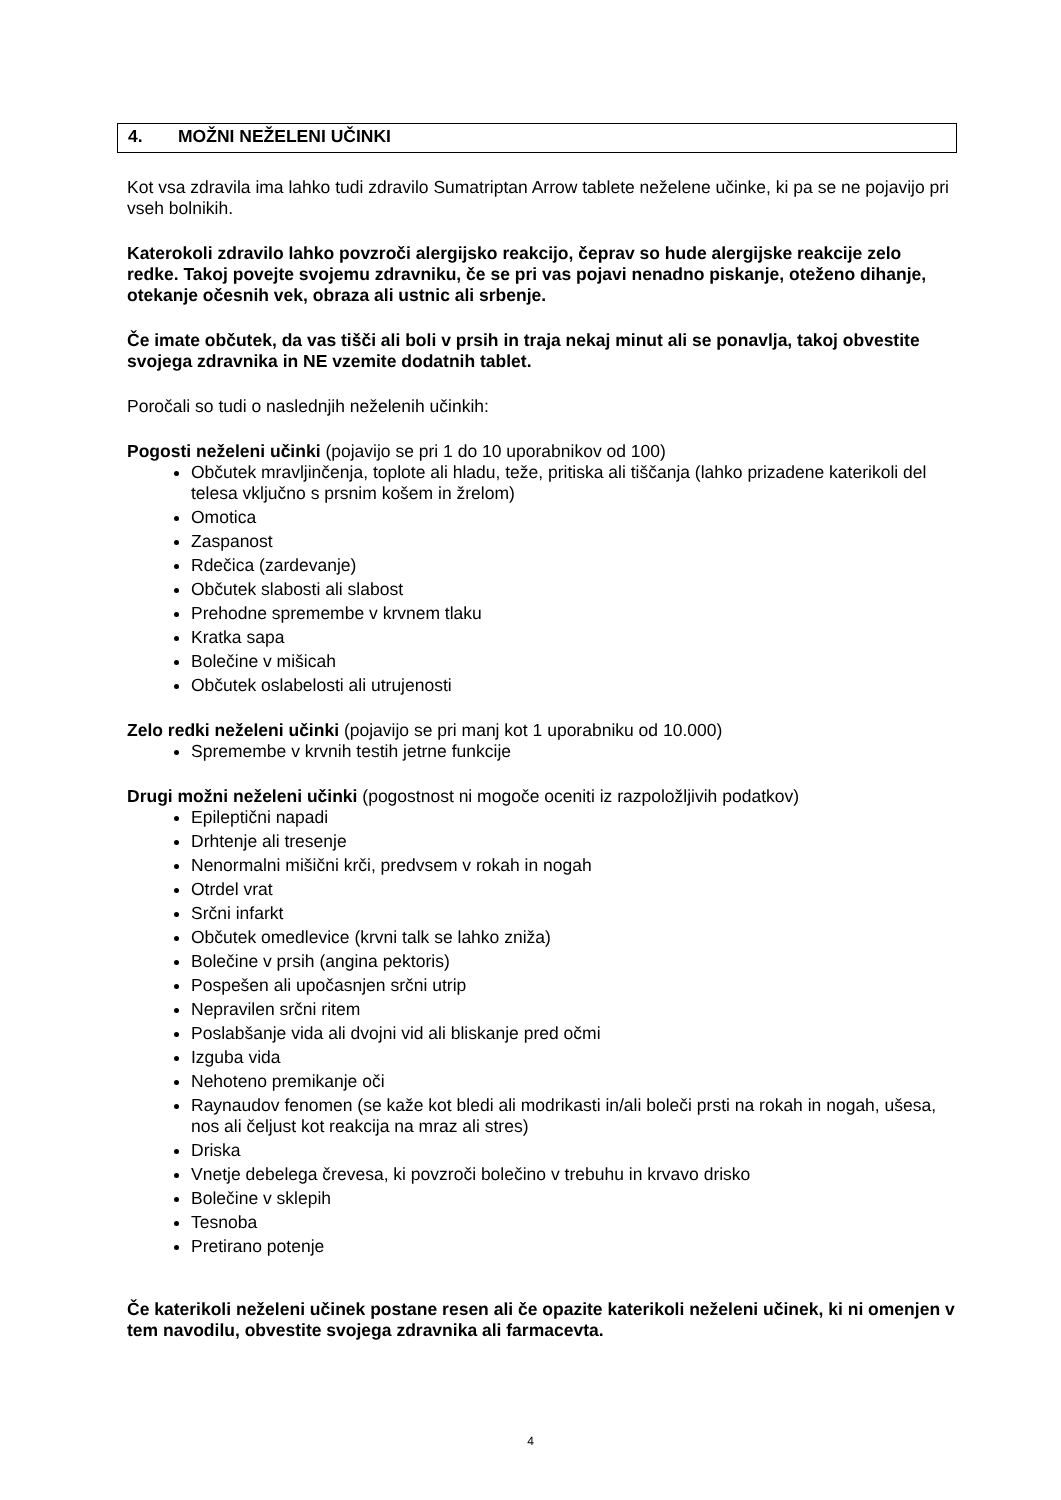4. MOŽNI NEŽELENI UČINKI
Kot vsa zdravila ima lahko tudi zdravilo Sumatriptan Arrow tablete neželene učinke, ki pa se ne pojavijo pri vseh bolnikih.
Katerokoli zdravilo lahko povzroči alergijsko reakcijo, čeprav so hude alergijske reakcije zelo redke. Takoj povejte svojemu zdravniku, če se pri vas pojavi nenadno piskanje, oteženo dihanje, otekanje očesnih vek, obraza ali ustnic ali srbenje.
Če imate občutek, da vas tišči ali boli v prsih in traja nekaj minut ali se ponavlja, takoj obvestite svojega zdravnika in NE vzemite dodatnih tablet.
Poročali so tudi o naslednjih neželenih učinkih:
Pogosti neželeni učinki (pojavijo se pri 1 do 10 uporabnikov od 100)
Občutek mravljinčenja, toplote ali hladu, teže, pritiska ali tiščanja (lahko prizadene katerikoli del telesa vključno s prsnim košem in žrelom)
Omotica
Zaspanost
Rdečica (zardevanje)
Občutek slabosti ali slabost
Prehodne spremembe v krvnem tlaku
Kratka sapa
Bolečine v mišicah
Občutek oslabelosti ali utrujenosti
Zelo redki neželeni učinki (pojavijo se pri manj kot 1 uporabniku od 10.000)
Spremembe v krvnih testih jetrne funkcije
Drugi možni neželeni učinki (pogostnost ni mogoče oceniti iz razpoložljivih podatkov)
Epileptični napadi
Drhtenje ali tresenje
Nenormalni mišični krči, predvsem v rokah in nogah
Otrdel vrat
Srčni infarkt
Občutek omedlevice (krvni talk se lahko zniža)
Bolečine v prsih (angina pektoris)
Pospešen ali upočasnjen srčni utrip
Nepravilen srčni ritem
Poslabšanje vida ali dvojni vid ali bliskanje pred očmi
Izguba vida
Nehoteno premikanje oči
Raynaudov fenomen (se kaže kot bledi ali modrikasti in/ali boleči prsti na rokah in nogah, ušesa, nos ali čeljust kot reakcija na mraz ali stres)
Driska
Vnetje debelega črevesa, ki povzroči bolečino v trebuhu in krvavo drisko
Bolečine v sklepih
Tesnoba
Pretirano potenje
Če katerikoli neželeni učinek postane resen ali če opazite katerikoli neželeni učinek, ki ni omenjen v tem navodilu, obvestite svojega zdravnika ali farmacevta.
4